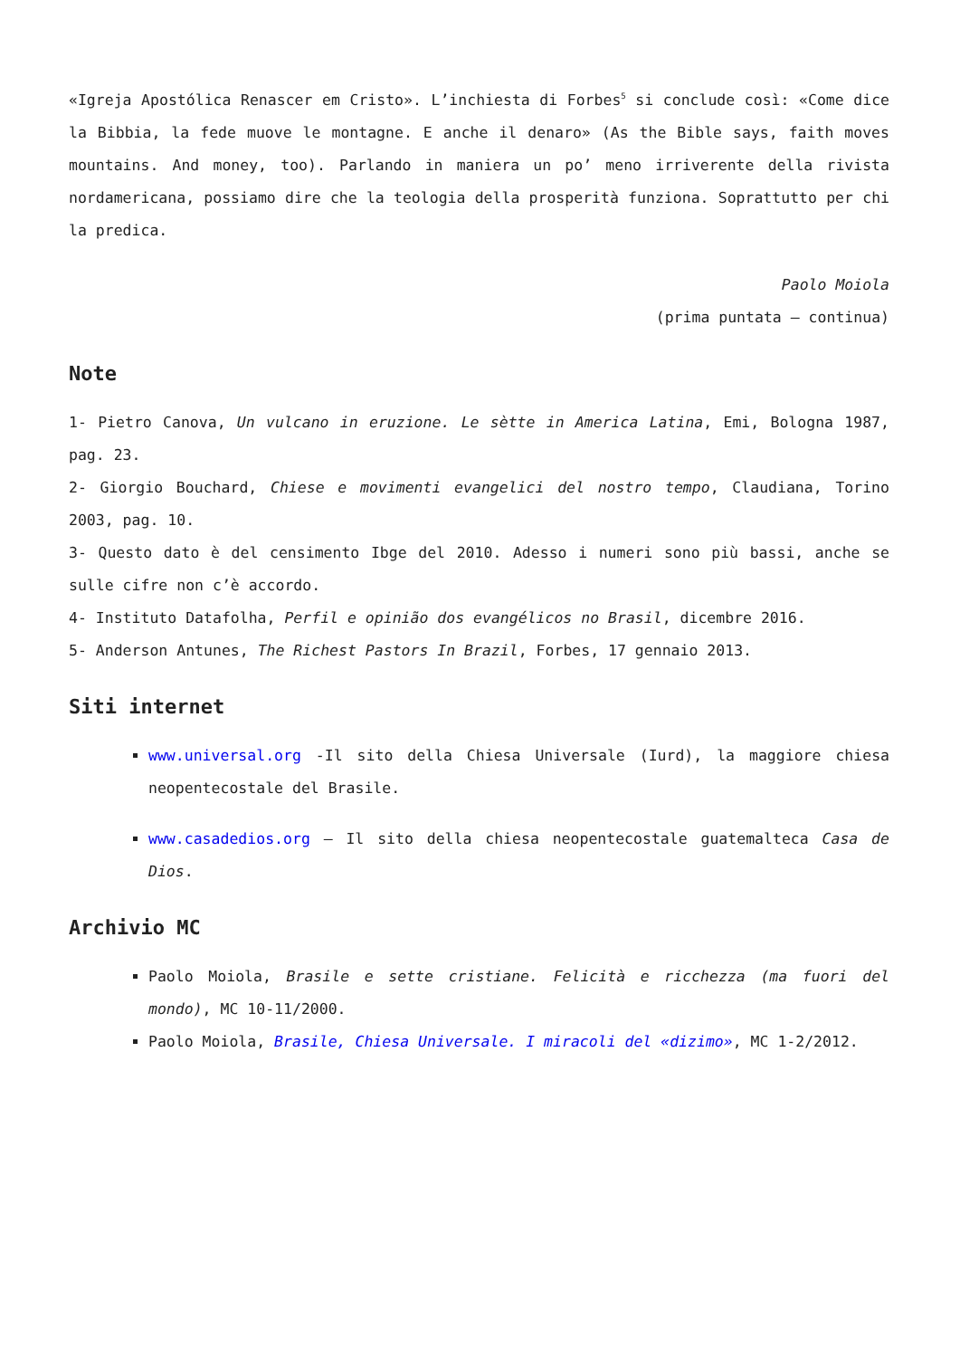«Igreja Apostólica Renascer em Cristo». L’inchiesta di Forbes<sup>5</sup> si conclude così: «Come dice la Bibbia, la fede muove le montagne. E anche il denaro» (As the Bible says, faith moves mountains. And money, too). Parlando in maniera un po’ meno irriverente della rivista nordamericana, possiamo dire che la teologia della prosperità funziona. Soprattutto per chi la predica.
Paolo Moiola
(prima puntata – continua)
Note
1- Pietro Canova, Un vulcano in eruzione. Le sètte in America Latina, Emi, Bologna 1987, pag. 23.
2- Giorgio Bouchard, Chiese e movimenti evangelici del nostro tempo, Claudiana, Torino 2003, pag. 10.
3- Questo dato è del censimento Ibge del 2010. Adesso i numeri sono più bassi, anche se sulle cifre non c’è accordo.
4- Instituto Datafolha, Perfil e opinião dos evangélicos no Brasil, dicembre 2016.
5- Anderson Antunes, The Richest Pastors In Brazil, Forbes, 17 gennaio 2013.
Siti internet
www.universal.org -Il sito della Chiesa Universale (Iurd), la maggiore chiesa neopentecostale del Brasile.
www.casadedios.org – Il sito della chiesa neopentecostale guatemalteca Casa de Dios.
Archivio MC
Paolo Moiola, Brasile e sette cristiane. Felicità e ricchezza (ma fuori del mondo), MC 10-11/2000.
Paolo Moiola, Brasile, Chiesa Universale. I miracoli del «dizimo», MC 1-2/2012.